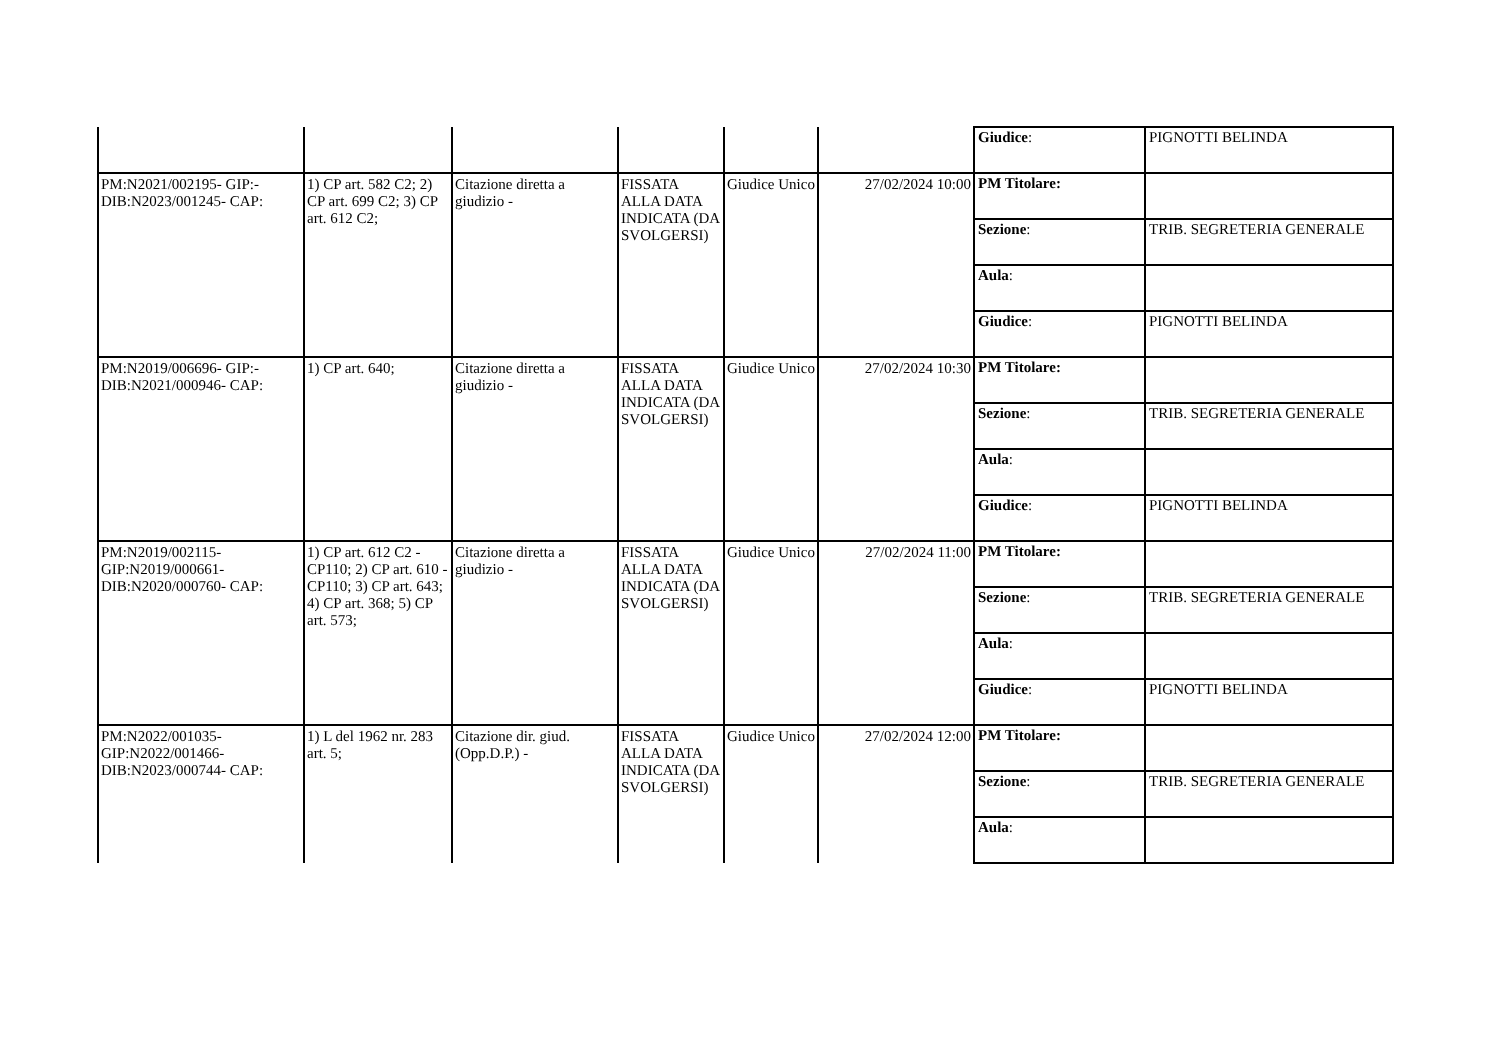| | | | | | | / Giudice : / PIGNOTTI BELINDA / |
| PM:N2021/002195- GIP:- DIB:N2023/001245- CAP: | 1) CP art. 582 C2; 2) CP art. 699 C2; 3) CP art. 612 C2; | Citazione diretta a giudizio - | FISSATA ALLA DATA INDICATA (DA SVOLGERSI) | Giudice Unico | 27/02/2024 10:00 | / PM Titolare: / / / Sezione : / TRIB. SEGRETERIA GENERALE / / Aula : / / / Giudice : / PIGNOTTI BELINDA / |
| PM:N2019/006696- GIP:- DIB:N2021/000946- CAP: | 1) CP art. 640; | Citazione diretta a giudizio - | FISSATA ALLA DATA INDICATA (DA SVOLGERSI) | Giudice Unico | 27/02/2024 10:30 | / PM Titolare: / / / Sezione : / TRIB. SEGRETERIA GENERALE / / Aula : / / / Giudice : / PIGNOTTI BELINDA / |
| PM:N2019/002115- GIP:N2019/000661- DIB:N2020/000760- CAP: | 1) CP art. 612 C2 - CP110; 2) CP art. 610 - CP110; 3) CP art. 643; 4) CP art. 368; 5) CP art. 573; | Citazione diretta a giudizio - | FISSATA ALLA DATA INDICATA (DA SVOLGERSI) | Giudice Unico | 27/02/2024 11:00 | / PM Titolare: / / / Sezione : / TRIB. SEGRETERIA GENERALE / / Aula : / / / Giudice : / PIGNOTTI BELINDA / |
| PM:N2022/001035- GIP:N2022/001466- DIB:N2023/000744- CAP: | 1) L del 1962 nr. 283 art. 5; | Citazione dir. giud.(Opp.D.P.) - | FISSATA ALLA DATA INDICATA (DA SVOLGERSI) | Giudice Unico | 27/02/2024 12:00 | / PM Titolare: / / / Sezione : / TRIB. SEGRETERIA GENERALE / / Aula : / / |